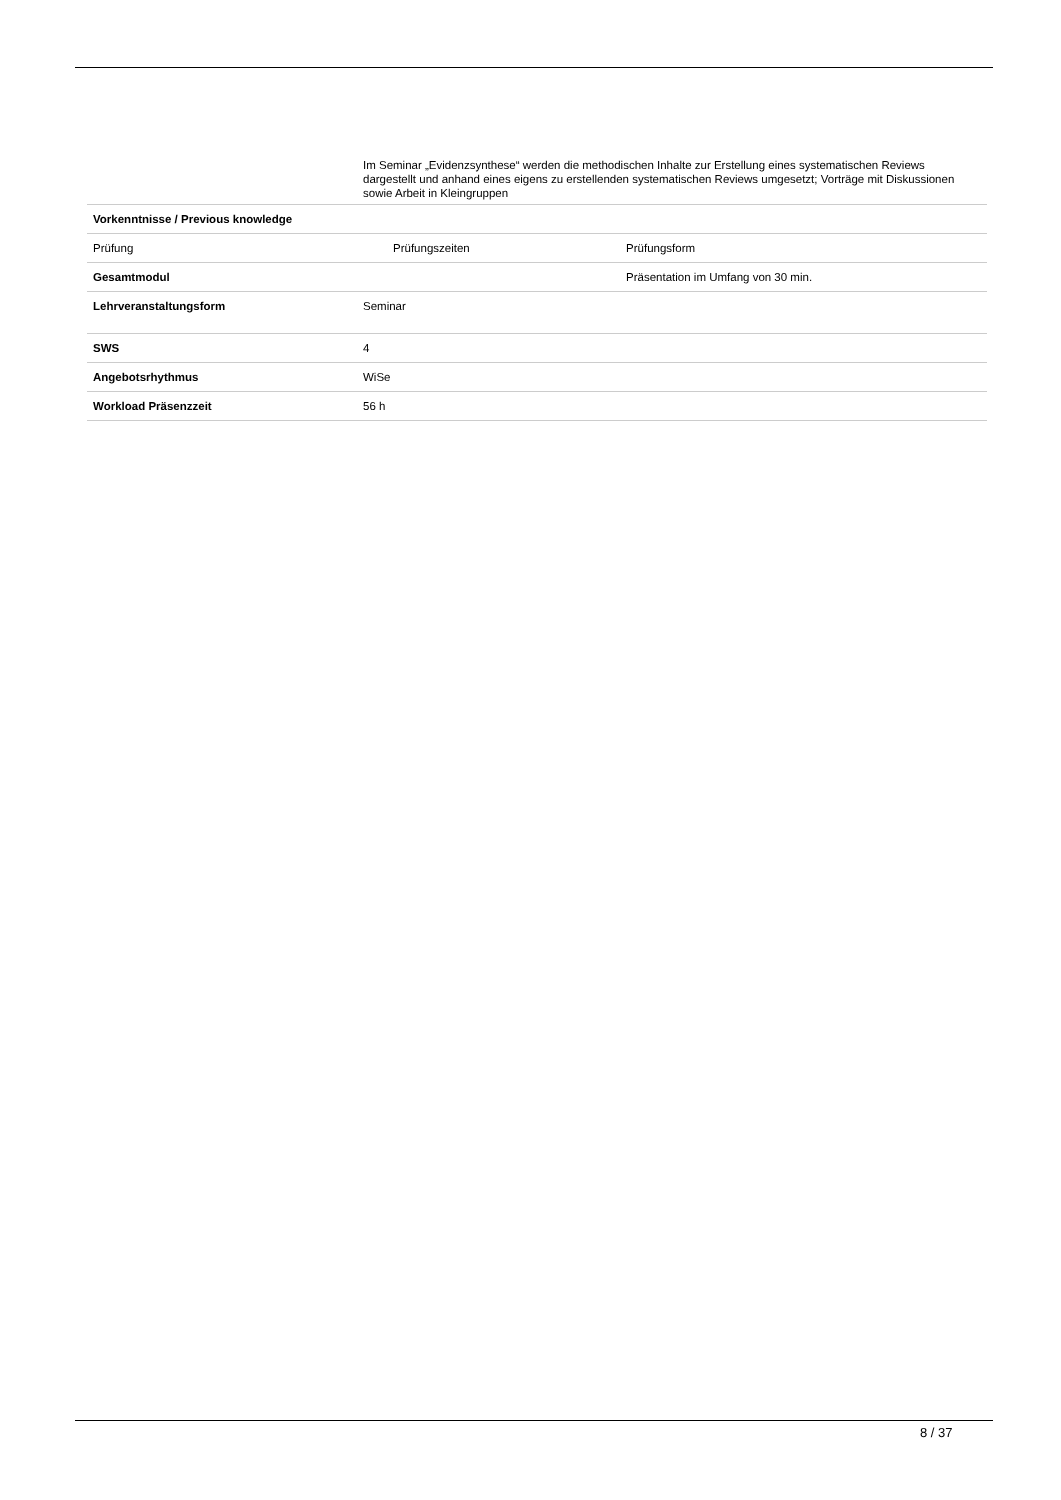| | Im Seminar „Evidenzsynthese“ werden die methodischen Inhalte zur Erstellung eines systematischen Reviews dargestellt und anhand eines eigens zu erstellenden systematischen Reviews umgesetzt; Vorträge mit Diskussionen sowie Arbeit in Kleingruppen | |
| Vorkenntnisse / Previous knowledge | | |
| Prüfung | Prüfungszeiten | Prüfungsform |
| Gesamtmodul | | Präsentation im Umfang von 30 min. |
| Lehrveranstaltungsform | Seminar | |
| SWS | 4 | |
| Angebotsrhythmus | WiSe | |
| Workload Präsenzzeit | 56 h | |
8 / 37